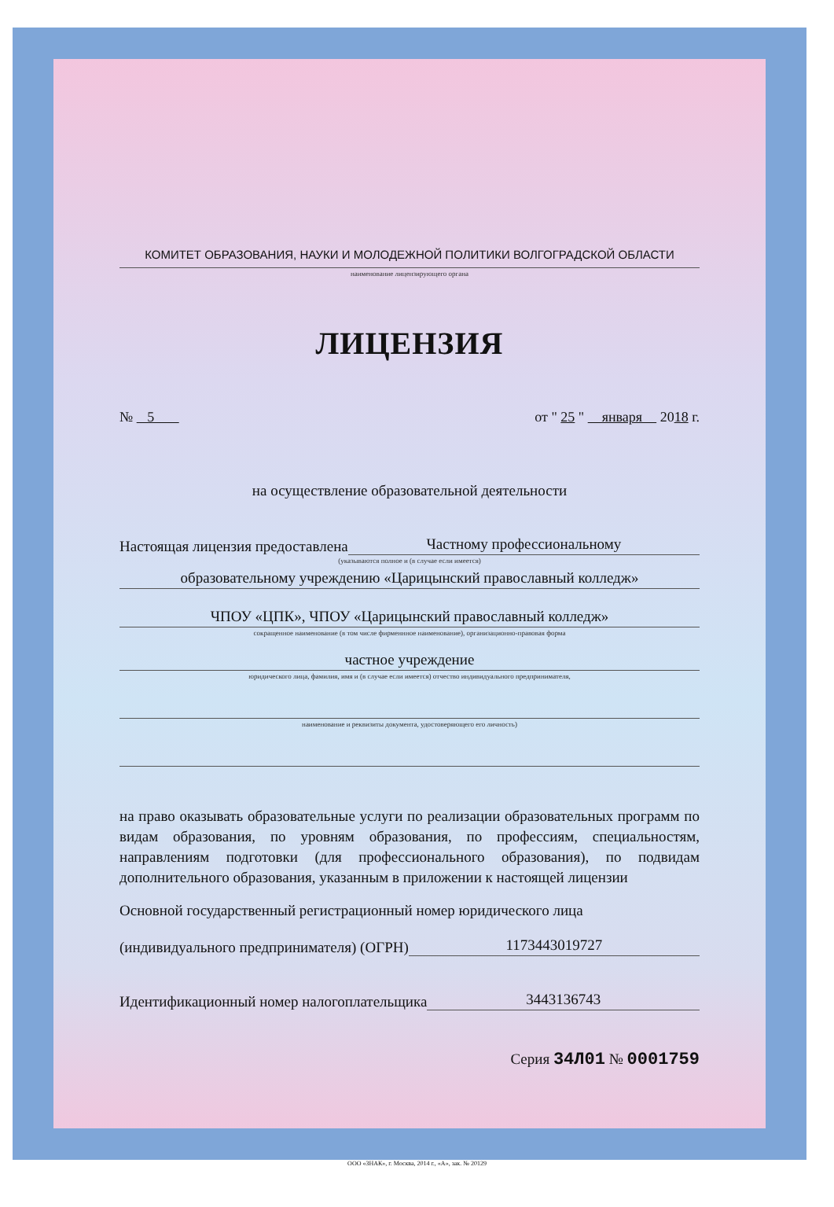КОМИТЕТ ОБРАЗОВАНИЯ, НАУКИ И МОЛОДЕЖНОЙ ПОЛИТИКИ ВОЛГОГРАДСКОЙ ОБЛАСТИ
наименование лицензирующего органа
ЛИЦЕНЗИЯ
№ 5 от " 25 " января 2018 г.
на осуществление образовательной деятельности
Настоящая лицензия предоставлена
Частному профессиональному
(указываются полное и (в случае если имеется)
образовательному учреждению «Царицынский православный колледж»
ЧПОУ «ЦПК», ЧПОУ «Царицынский православный колледж»
сокращенное наименование (в том числе фирменнное наименование), организационно-правовая форма
частное учреждение
юридического лица, фамилия, имя и (в случае если имеется) отчество индивидуального предпринимателя,
наименование и реквизиты документа, удостоверяющего его личность)
на право оказывать образовательные услуги по реализации образовательных программ по видам образования, по уровням образования, по профессиям, специальностям, направлениям подготовки (для профессионального образования), по подвидам дополнительного образования, указанным в приложении к настоящей лицензии
Основной государственный регистрационный номер юридического лица
(индивидуального предпринимателя) (ОГРН)
1173443019727
Идентификационный номер налогоплательщика
3443136743
Серия 34Л01 № 0001759
ООО «ЗНАК», г. Москва, 2014 г., «А», зак. № 20129